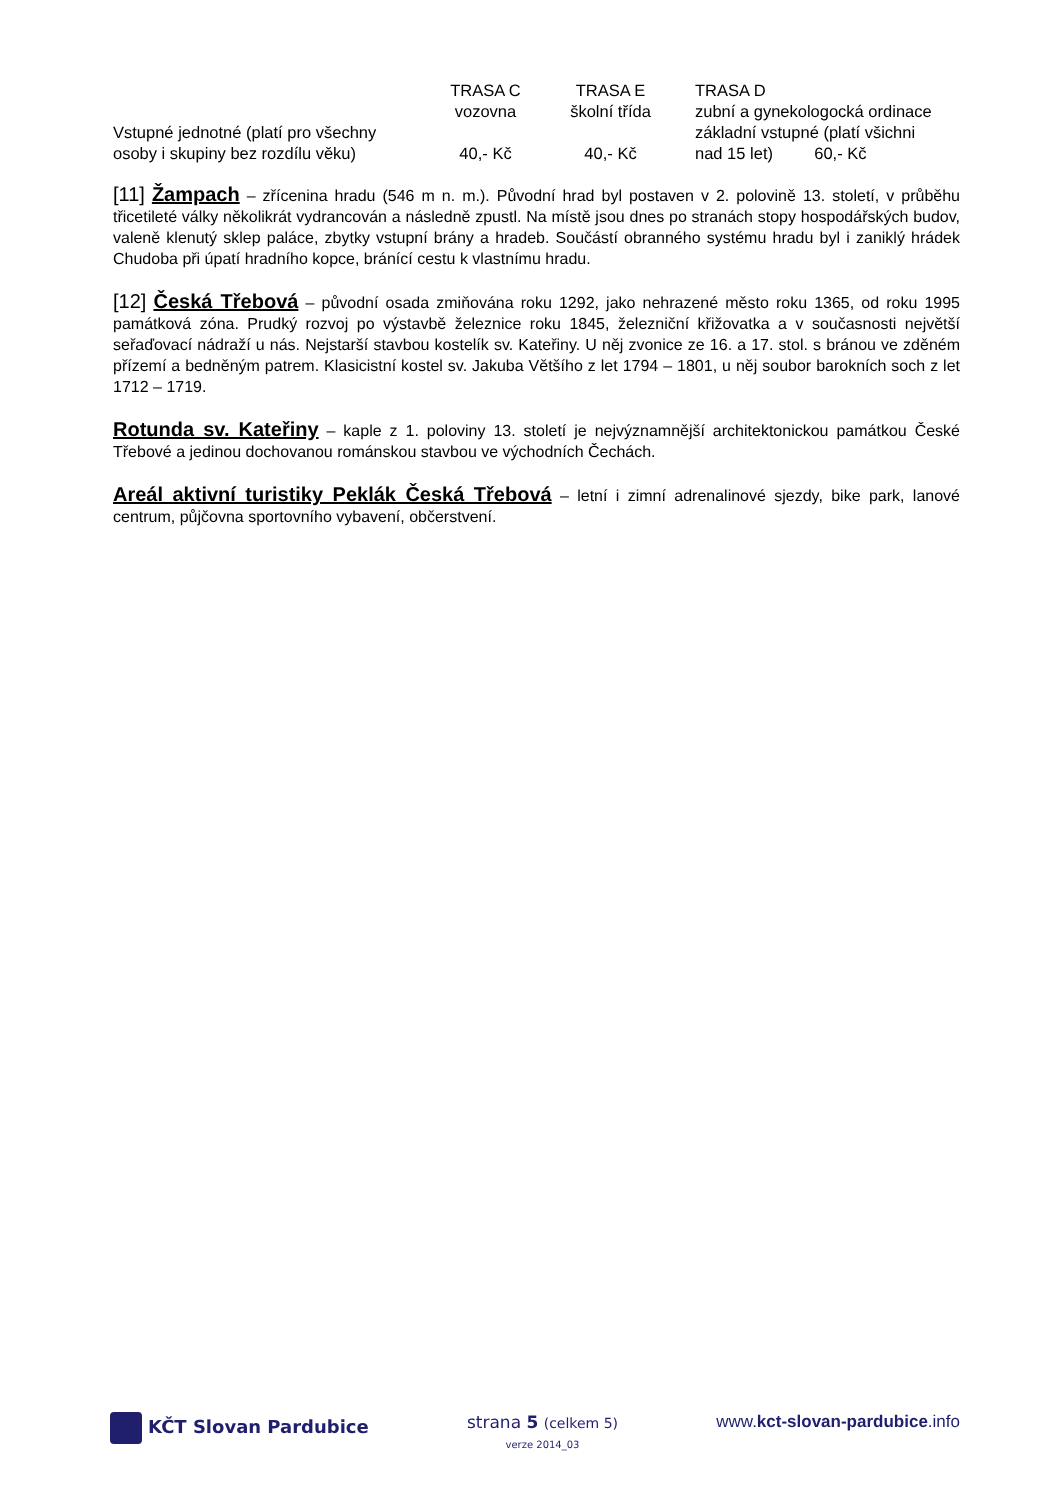| | TRASA C | TRASA E | TRASA D |
| | vozovna | školní třída | zubní a gynekologocká ordinace |
| Vstupné jednotné (platí pro všechny | | | základní vstupné (platí všichni |
| osoby i skupiny bez rozdílu věku) | 40,- Kč | 40,- Kč | nad 15 let) 60,- Kč |
[11] Žampach – zřícenina hradu (546 m n. m.). Původní hrad byl postaven v 2. polovině 13. století, v průběhu třicetileté války několikrát vydrancován a následně zpustl. Na místě jsou dnes po stranách stopy hospodářských budov, valeně klenutý sklep paláce, zbytky vstupní brány a hradeb. Součástí obranného systému hradu byl i zaniklý hrádek Chudoba při úpatí hradního kopce, bránící cestu k vlastnímu hradu.
[12] Česká Třebová – původní osada zmiňována roku 1292, jako nehrazené město roku 1365, od roku 1995 památková zóna. Prudký rozvoj po výstavbě železnice roku 1845, železniční křižovatka a v současnosti největší seřaďovací nádraží u nás. Nejstarší stavbou kostelík sv. Kateřiny. U něj zvonice ze 16. a 17. stol. s bránou ve zděném přízemí a bedněným patrem. Klasicistní kostel sv. Jakuba Většího z let 1794 – 1801, u něj soubor barokních soch z let 1712 – 1719.
Rotunda sv. Kateřiny – kaple z 1. poloviny 13. století je nejvýznamnější architektonickou památkou České Třebové a jedinou dochovanou románskou stavbou ve východních Čechách.
Areál aktivní turistiky Peklák Česká Třebová – letní i zimní adrenalinové sjezdy, bike park, lanové centrum, půjčovna sportovního vybavení, občerstvení.
KČT Slovan Pardubice strana 5 (celkem 5)
verze 2014_03
www.kct-slovan-pardubice.info